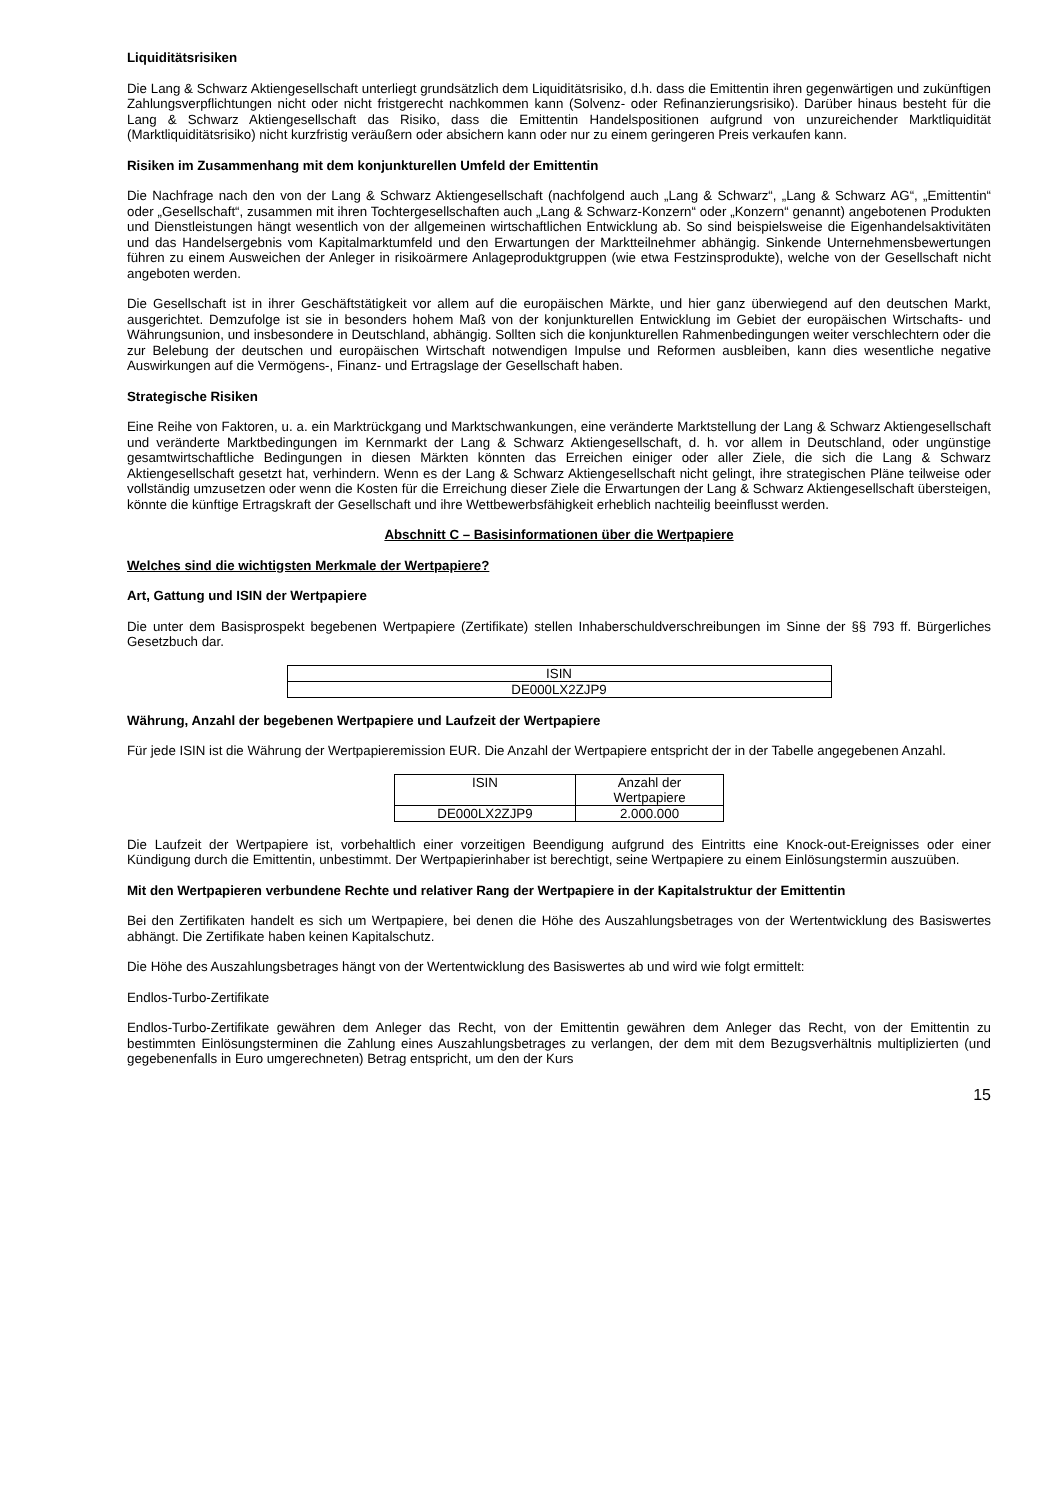Liquiditätsrisiken
Die Lang & Schwarz Aktiengesellschaft unterliegt grundsätzlich dem Liquiditätsrisiko, d.h. dass die Emittentin ihren gegenwärtigen und zukünftigen Zahlungsverpflichtungen nicht oder nicht fristgerecht nachkommen kann (Solvenz- oder Refinanzierungsrisiko). Darüber hinaus besteht für die Lang & Schwarz Aktiengesellschaft das Risiko, dass die Emittentin Handelspositionen aufgrund von unzureichender Marktliquidität (Marktliquiditätsrisiko) nicht kurzfristig veräußern oder absichern kann oder nur zu einem geringeren Preis verkaufen kann.
Risiken im Zusammenhang mit dem konjunkturellen Umfeld der Emittentin
Die Nachfrage nach den von der Lang & Schwarz Aktiengesellschaft (nachfolgend auch „Lang & Schwarz“, „Lang & Schwarz AG“, „Emittentin“ oder „Gesellschaft“, zusammen mit ihren Tochtergesellschaften auch „Lang & Schwarz-Konzern“ oder „Konzern“ genannt) angebotenen Produkten und Dienstleistungen hängt wesentlich von der allgemeinen wirtschaftlichen Entwicklung ab. So sind beispielsweise die Eigenhandelsaktivitäten und das Handelsergebnis vom Kapitalmarktumfeld und den Erwartungen der Marktteilnehmer abhängig. Sinkende Unternehmensbewertungen führen zu einem Ausweichen der Anleger in risikoärmere Anlageproduktgruppen (wie etwa Festzinsprodukte), welche von der Gesellschaft nicht angeboten werden.
Die Gesellschaft ist in ihrer Geschäftstätigkeit vor allem auf die europäischen Märkte, und hier ganz überwiegend auf den deutschen Markt, ausgerichtet. Demzufolge ist sie in besonders hohem Maß von der konjunkturellen Entwicklung im Gebiet der europäischen Wirtschafts- und Währungsunion, und insbesondere in Deutschland, abhängig. Sollten sich die konjunkturellen Rahmenbedingungen weiter verschlechtern oder die zur Belebung der deutschen und europäischen Wirtschaft notwendigen Impulse und Reformen ausbleiben, kann dies wesentliche negative Auswirkungen auf die Vermögens-, Finanz- und Ertragslage der Gesellschaft haben.
Strategische Risiken
Eine Reihe von Faktoren, u. a. ein Marktrückgang und Marktschwankungen, eine veränderte Marktstellung der Lang & Schwarz Aktiengesellschaft und veränderte Marktbedingungen im Kernmarkt der Lang & Schwarz Aktiengesellschaft, d. h. vor allem in Deutschland, oder ungünstige gesamtwirtschaftliche Bedingungen in diesen Märkten könnten das Erreichen einiger oder aller Ziele, die sich die Lang & Schwarz Aktiengesellschaft gesetzt hat, verhindern. Wenn es der Lang & Schwarz Aktiengesellschaft nicht gelingt, ihre strategischen Pläne teilweise oder vollständig umzusetzen oder wenn die Kosten für die Erreichung dieser Ziele die Erwartungen der Lang & Schwarz Aktiengesellschaft übersteigen, könnte die künftige Ertragskraft der Gesellschaft und ihre Wettbewerbsfähigkeit erheblich nachteilig beeinflusst werden.
Abschnitt C – Basisinformationen über die Wertpapiere
Welches sind die wichtigsten Merkmale der Wertpapiere?
Art, Gattung und ISIN der Wertpapiere
Die unter dem Basisprospekt begebenen Wertpapiere (Zertifikate) stellen Inhaberschuldverschreibungen im Sinne der §§ 793 ff. Bürgerliches Gesetzbuch dar.
| ISIN |
| DE000LX2ZJP9 |
Währung, Anzahl der begebenen Wertpapiere und Laufzeit der Wertpapiere
Für jede ISIN ist die Währung der Wertpapieremission EUR. Die Anzahl der Wertpapiere entspricht der in der Tabelle angegebenen Anzahl.
| ISIN | Anzahl der Wertpapiere |
| DE000LX2ZJP9 | 2.000.000 |
Die Laufzeit der Wertpapiere ist, vorbehaltlich einer vorzeitigen Beendigung aufgrund des Eintritts eine Knock-out-Ereignisses oder einer Kündigung durch die Emittentin, unbestimmt. Der Wertpapierinhaber ist berechtigt, seine Wertpapiere zu einem Einlösungstermin auszuüben.
Mit den Wertpapieren verbundene Rechte und relativer Rang der Wertpapiere in der Kapitalstruktur der Emittentin
Bei den Zertifikaten handelt es sich um Wertpapiere, bei denen die Höhe des Auszahlungsbetrages von der Wertentwicklung des Basiswertes abhängt. Die Zertifikate haben keinen Kapitalschutz.
Die Höhe des Auszahlungsbetrages hängt von der Wertentwicklung des Basiswertes ab und wird wie folgt ermittelt:
Endlos-Turbo-Zertifikate
Endlos-Turbo-Zertifikate gewähren dem Anleger das Recht, von der Emittentin gewähren dem Anleger das Recht, von der Emittentin zu bestimmten Einlösungsterminen die Zahlung eines Auszahlungsbetrages zu verlangen, der dem mit dem Bezugsverhältnis multiplizierten (und gegebenenfalls in Euro umgerechneten) Betrag entspricht, um den der Kurs
15